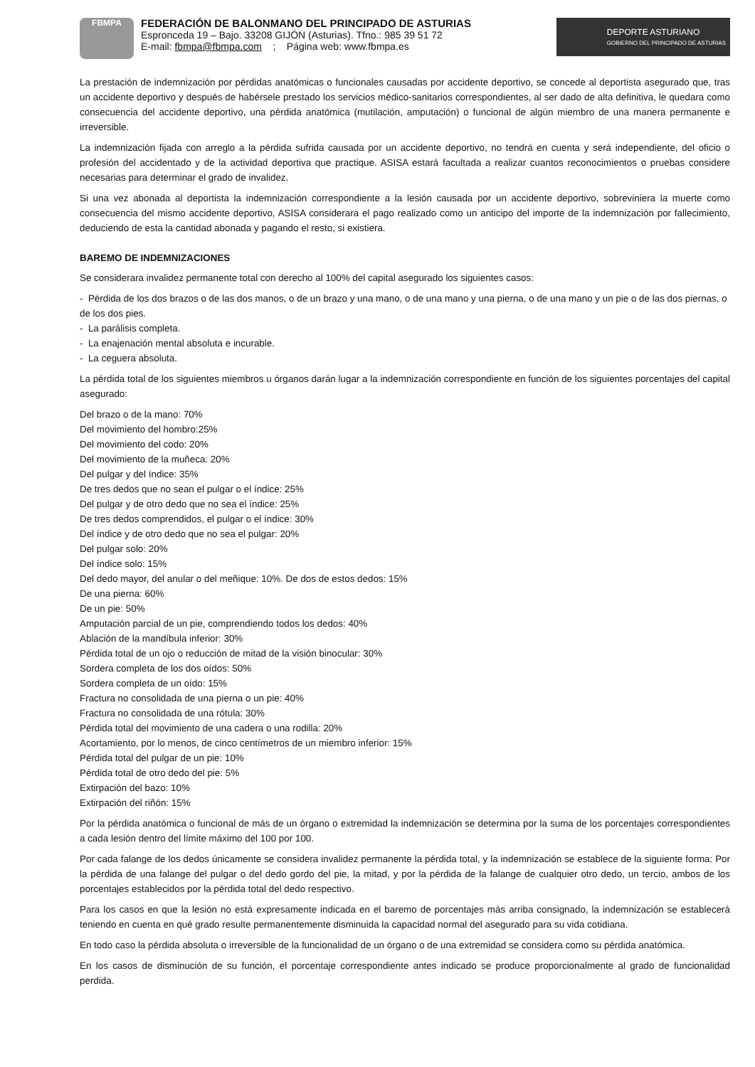FBMPA
FEDERACIÓN DE BALONMANO DEL PRINCIPADO DE ASTURIAS
Espronceda 19 – Bajo. 33208 GIJÓN (Asturias). Tfno.: 985 39 51 72
E-mail: fbmpa@fbmpa.com ; Página web: www.fbmpa.es
DEPORTE ASTURIANO
GOBIERNO DEL PRINCIPADO DE ASTURIAS
La prestación de indemnización por pérdidas anatómicas o funcionales causadas por accidente deportivo, se concede al deportista asegurado que, tras un accidente deportivo y después de habérsele prestado los servicios médico-sanitarios correspondientes, al ser dado de alta definitiva, le quedara como consecuencia del accidente deportivo, una pérdida anatómica (mutilación, amputación) o funcional de algún miembro de una manera permanente e irreversible.
La indemnización fijada con arreglo a la pérdida sufrida causada por un accidente deportivo, no tendrá en cuenta y será independiente, del oficio o profesión del accidentado y de la actividad deportiva que practique. ASISA estará facultada a realizar cuantos reconocimientos o pruebas considere necesarias para determinar el grado de invalidez.
Si una vez abonada al deportista la indemnización correspondiente a la lesión causada por un accidente deportivo, sobreviniera la muerte como consecuencia del mismo accidente deportivo, ASISA considerara el pago realizado como un anticipo del importe de la indemnización por fallecimiento, deduciendo de esta la cantidad abonada y pagando el resto, si existiera.
BAREMO DE INDEMNIZACIONES
Se considerara invalidez permanente total con derecho al 100% del capital asegurado los siguientes casos:
- Pérdida de los dos brazos o de las dos manos, o de un brazo y una mano, o de una mano y una pierna, o de una mano y un pie o de las dos piernas, o de los dos pies.
- La parálisis completa.
- La enajenación mental absoluta e incurable.
- La ceguera absoluta.
La pérdida total de los siguientes miembros u órganos darán lugar a la indemnización correspondiente en función de los siguientes porcentajes del capital asegurado:
Del brazo o de la mano: 70%
Del movimiento del hombro:25%
Del movimiento del codo: 20%
Del movimiento de la muñeca: 20%
Del pulgar y del índice: 35%
De tres dedos que no sean el pulgar o el índice: 25%
Del pulgar y de otro dedo que no sea el índice: 25%
De tres dedos comprendidos, el pulgar o el índice: 30%
Del índice y de otro dedo que no sea el pulgar: 20%
Del pulgar solo: 20%
Del índice solo: 15%
Del dedo mayor, del anular o del meñique: 10%. De dos de estos dedos: 15%
De una pierna: 60%
De un pie: 50%
Amputación parcial de un pie, comprendiendo todos los dedos: 40%
Ablación de la mandíbula inferior: 30%
Pérdida total de un ojo o reducción de mitad de la visión binocular: 30%
Sordera completa de los dos oídos: 50%
Sordera completa de un oído: 15%
Fractura no consolidada de una pierna o un pie: 40%
Fractura no consolidada de una rótula: 30%
Pérdida total del movimiento de una cadera o una rodilla: 20%
Acortamiento, por lo menos, de cinco centímetros de un miembro inferior: 15%
Pérdida total del pulgar de un pie: 10%
Pérdida total de otro dedo del pie: 5%
Extirpación del bazo: 10%
Extirpación del riñón: 15%
Por la pérdida anatómica o funcional de más de un órgano o extremidad la indemnización se determina por la suma de los porcentajes correspondientes a cada lesión dentro del límite máximo del 100 por 100.
Por cada falange de los dedos únicamente se considera invalidez permanente la pérdida total, y la indemnización se establece de la siguiente forma: Por la pérdida de una falange del pulgar o del dedo gordo del pie, la mitad, y por la pérdida de la falange de cualquier otro dedo, un tercio, ambos de los porcentajes establecidos por la pérdida total del dedo respectivo.
Para los casos en que la lesión no está expresamente indicada en el baremo de porcentajes más arriba consignado, la indemnización se establecerá teniendo en cuenta en qué grado resulte permanentemente disminuida la capacidad normal del asegurado para su vida cotidiana.
En todo caso la pérdida absoluta o irreversible de la funcionalidad de un órgano o de una extremidad se considera como su pérdida anatómica.
En los casos de disminución de su función, el porcentaje correspondiente antes indicado se produce proporcionalmente al grado de funcionalidad perdida.